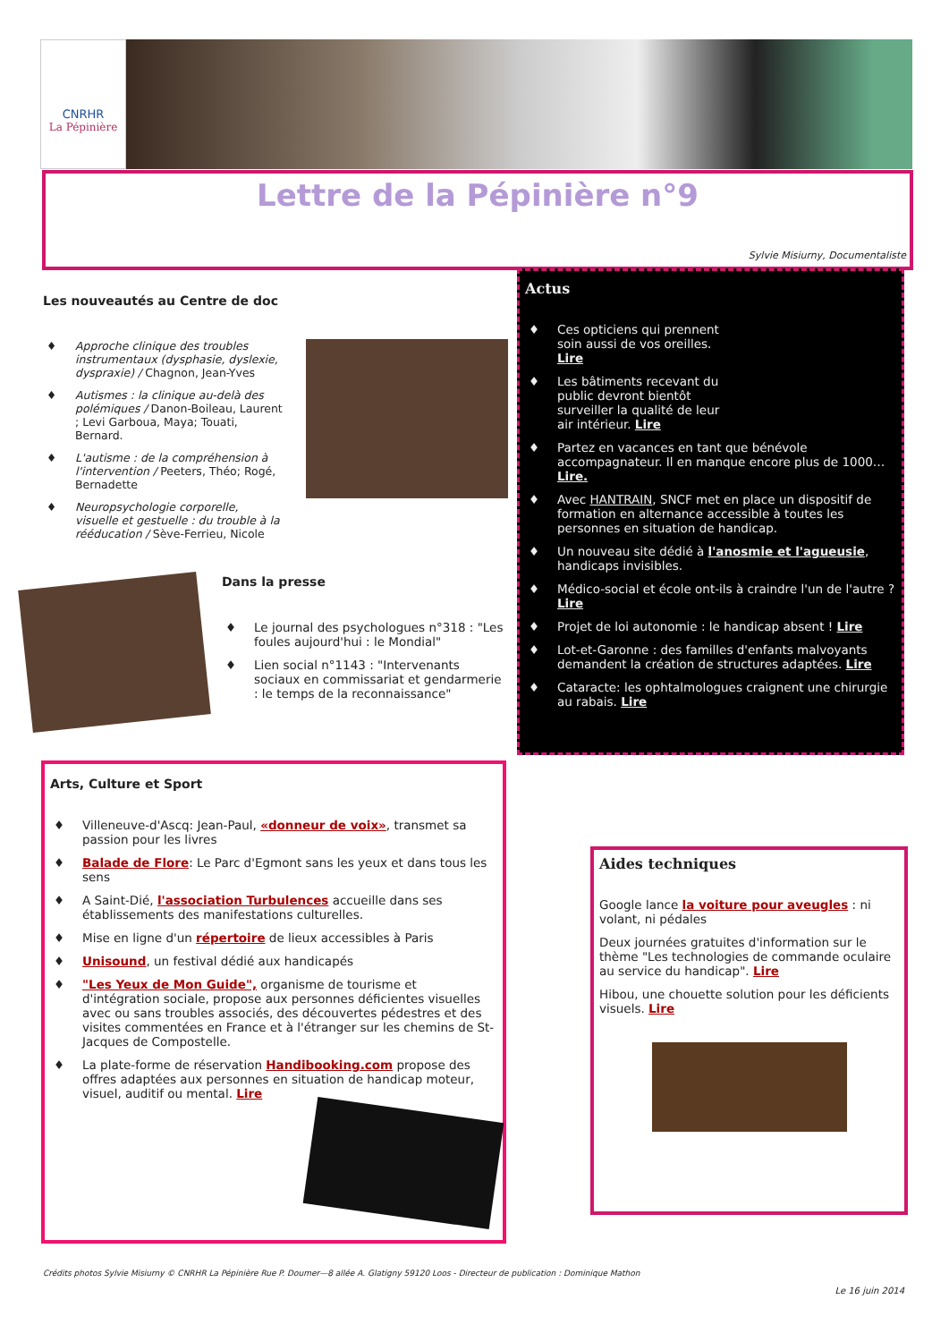CNRHR
La Pépinière
Lettre de la Pépinière n°9
Sylvie Misiurny, Documentaliste
Les nouveautés au Centre de doc
Approche clinique des troubles instrumentaux (dysphasie, dyslexie, dyspraxie) / Chagnon, Jean-Yves
Autismes : la clinique au-delà des polémiques / Danon-Boileau, Laurent ; Levi Garboua, Maya; Touati, Bernard.
L'autisme : de la compréhension à l'intervention / Peeters, Théo; Rogé, Bernadette
Neuropsychologie corporelle, visuelle et gestuelle : du trouble à la rééducation / Sève-Ferrieu, Nicole
Dans la presse
Le journal des psychologues n°318 : "Les foules aujourd'hui : le Mondial"
Lien social n°1143 : "Intervenants sociaux en commissariat et gendarmerie : le temps de la reconnaissance"
Actus
Ces opticiens qui prennent soin aussi de vos oreilles. Lire
Les bâtiments recevant du public devront bientôt surveiller la qualité de leur air intérieur. Lire
Partez en vacances en tant que bénévole accompagnateur. Il en manque encore plus de 1000… Lire.
Avec HANTRAIN, SNCF met en place un dispositif de formation en alternance accessible à toutes les personnes en situation de handicap.
Un nouveau site dédié à l'anosmie et l'agueusie, handicaps invisibles.
Médico-social et école ont-ils à craindre l'un de l'autre ? Lire
Projet de loi autonomie : le handicap absent ! Lire
Lot-et-Garonne : des familles d'enfants malvoyants demandent la création de structures adaptées. Lire
Cataracte: les ophtalmologues craignent une chirurgie au rabais. Lire
Arts, Culture et Sport
Villeneuve-d'Ascq: Jean-Paul, «donneur de voix», transmet sa passion pour les livres
Balade de Flore: Le Parc d'Egmont sans les yeux et dans tous les sens
A Saint-Dié, l'association Turbulences accueille dans ses établissements des manifestations culturelles.
Mise en ligne d'un répertoire de lieux accessibles à Paris
Unisound, un festival dédié aux handicapés
"Les Yeux de Mon Guide", organisme de tourisme et d'intégration sociale, propose aux personnes déficientes visuelles avec ou sans troubles associés, des découvertes pédestres et des visites commentées en France et à l'étranger sur les chemins de St-Jacques de Compostelle.
La plate-forme de réservation Handibooking.com propose des offres adaptées aux personnes en situation de handicap moteur, visuel, auditif ou mental. Lire
Aides techniques
Google lance la voiture pour aveugles : ni volant, ni pédales
Deux journées gratuites d'information sur le thème "Les technologies de commande oculaire au service du handicap". Lire
Hibou, une chouette solution pour les déficients visuels. Lire
Crédits photos Sylvie Misiurny © CNRHR La Pépinière Rue P. Doumer—8 allée A. Glatigny 59120 Loos - Directeur de publication : Dominique Mathon
Le 16 juin 2014